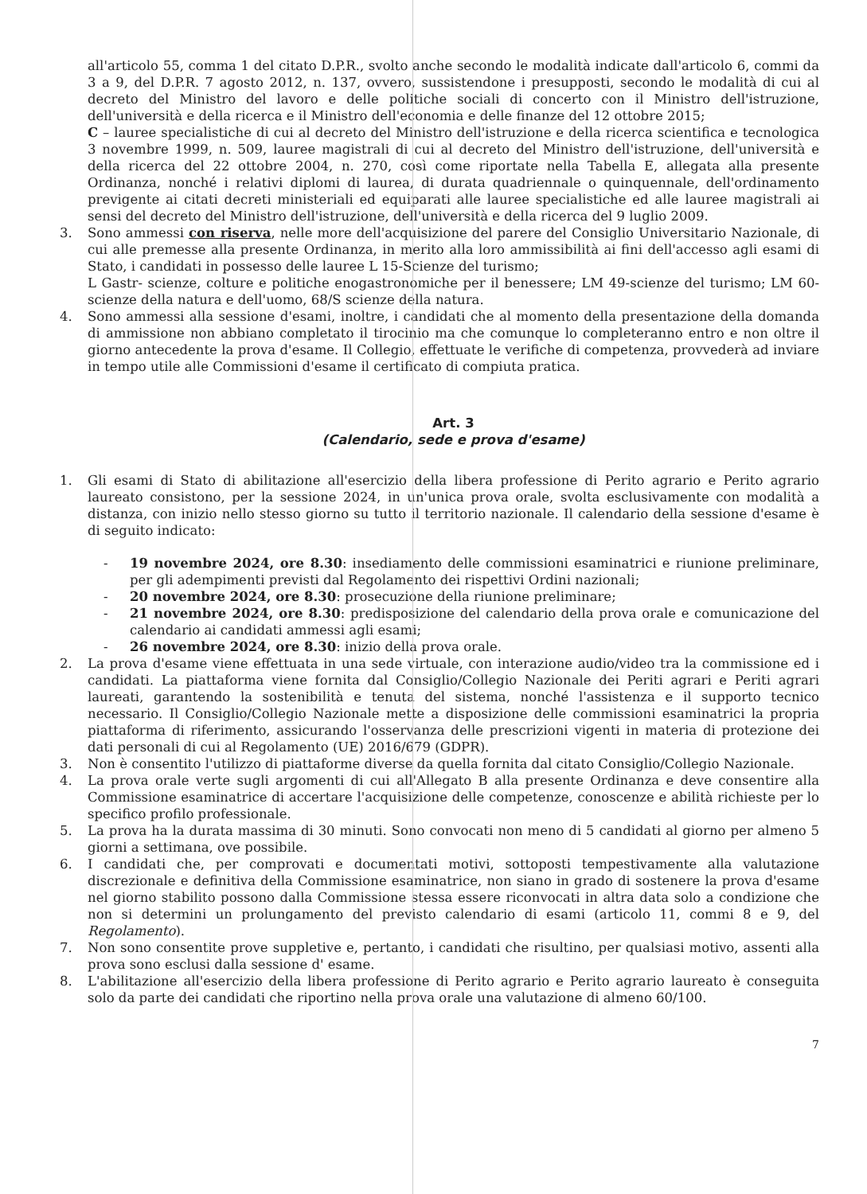all'articolo 55, comma 1 del citato D.P.R., svolto anche secondo le modalità indicate dall'articolo 6, commi da 3 a 9, del D.P.R. 7 agosto 2012, n. 137, ovvero, sussistendone i presupposti, secondo le modalità di cui al decreto del Ministro del lavoro e delle politiche sociali di concerto con il Ministro dell'istruzione, dell'università e della ricerca e il Ministro dell'economia e delle finanze del 12 ottobre 2015;
C – lauree specialistiche di cui al decreto del Ministro dell'istruzione e della ricerca scientifica e tecnologica 3 novembre 1999, n. 509, lauree magistrali di cui al decreto del Ministro dell'istruzione, dell'università e della ricerca del 22 ottobre 2004, n. 270, così come riportate nella Tabella E, allegata alla presente Ordinanza, nonché i relativi diplomi di laurea, di durata quadriennale o quinquennale, dell'ordinamento previgente ai citati decreti ministeriali ed equiparati alle lauree specialistiche ed alle lauree magistrali ai sensi del decreto del Ministro dell'istruzione, dell'università e della ricerca del 9 luglio 2009.
3. Sono ammessi con riserva, nelle more dell'acquisizione del parere del Consiglio Universitario Nazionale, di cui alle premesse alla presente Ordinanza, in merito alla loro ammissibilità ai fini dell'accesso agli esami di Stato, i candidati in possesso delle lauree L 15-Scienze del turismo;
L Gastr- scienze, colture e politiche enogastronomiche per il benessere; LM 49-scienze del turismo; LM 60-scienze della natura e dell'uomo, 68/S scienze della natura.
4. Sono ammessi alla sessione d'esami, inoltre, i candidati che al momento della presentazione della domanda di ammissione non abbiano completato il tirocinio ma che comunque lo completeranno entro e non oltre il giorno antecedente la prova d'esame. Il Collegio, effettuate le verifiche di competenza, provvederà ad inviare in tempo utile alle Commissioni d'esame il certificato di compiuta pratica.
Art. 3
(Calendario, sede e prova d'esame)
1. Gli esami di Stato di abilitazione all'esercizio della libera professione di Perito agrario e Perito agrario laureato consistono, per la sessione 2024, in un'unica prova orale, svolta esclusivamente con modalità a distanza, con inizio nello stesso giorno su tutto il territorio nazionale. Il calendario della sessione d'esame è di seguito indicato:
- 19 novembre 2024, ore 8.30: insediamento delle commissioni esaminatrici e riunione preliminare, per gli adempimenti previsti dal Regolamento dei rispettivi Ordini nazionali;
- 20 novembre 2024, ore 8.30: prosecuzione della riunione preliminare;
- 21 novembre 2024, ore 8.30: predisposizione del calendario della prova orale e comunicazione del calendario ai candidati ammessi agli esami;
- 26 novembre 2024, ore 8.30: inizio della prova orale.
2. La prova d'esame viene effettuata in una sede virtuale, con interazione audio/video tra la commissione ed i candidati. La piattaforma viene fornita dal Consiglio/Collegio Nazionale dei Periti agrari e Periti agrari laureati, garantendo la sostenibilità e tenuta del sistema, nonché l'assistenza e il supporto tecnico necessario. Il Consiglio/Collegio Nazionale mette a disposizione delle commissioni esaminatrici la propria piattaforma di riferimento, assicurando l'osservanza delle prescrizioni vigenti in materia di protezione dei dati personali di cui al Regolamento (UE) 2016/679 (GDPR).
3. Non è consentito l'utilizzo di piattaforme diverse da quella fornita dal citato Consiglio/Collegio Nazionale.
4. La prova orale verte sugli argomenti di cui all'Allegato B alla presente Ordinanza e deve consentire alla Commissione esaminatrice di accertare l'acquisizione delle competenze, conoscenze e abilità richieste per lo specifico profilo professionale.
5. La prova ha la durata massima di 30 minuti. Sono convocati non meno di 5 candidati al giorno per almeno 5 giorni a settimana, ove possibile.
6. I candidati che, per comprovati e documentati motivi, sottoposti tempestivamente alla valutazione discrezionale e definitiva della Commissione esaminatrice, non siano in grado di sostenere la prova d'esame nel giorno stabilito possono dalla Commissione stessa essere riconvocati in altra data solo a condizione che non si determini un prolungamento del previsto calendario di esami (articolo 11, commi 8 e 9, del Regolamento).
7. Non sono consentite prove suppletive e, pertanto, i candidati che risultino, per qualsiasi motivo, assenti alla prova sono esclusi dalla sessione d' esame.
8. L'abilitazione all'esercizio della libera professione di Perito agrario e Perito agrario laureato è conseguita solo da parte dei candidati che riportino nella prova orale una valutazione di almeno 60/100.
7